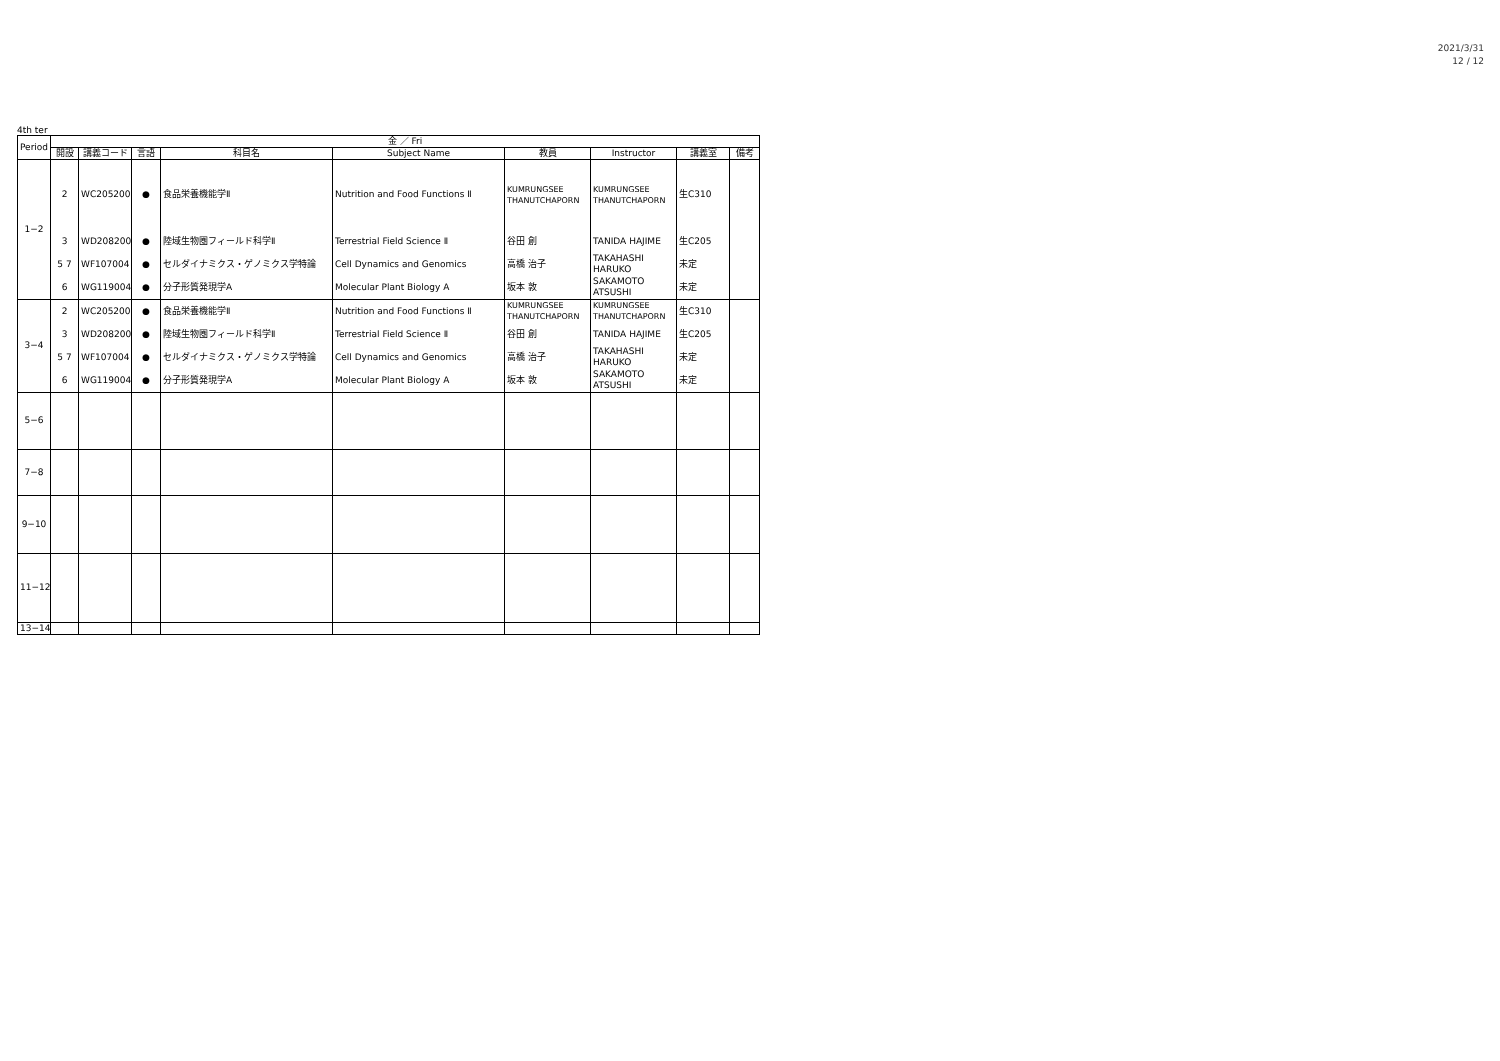2021/3/31
12 / 12
4th ter
| Period | 金 ／ Fri | | | | | | | | |
| --- | --- | --- | --- | --- | --- | --- | --- | --- | --- |
| | 開設 | 講義コード | 言語 | 科目名 | Subject Name | 教員 | Instructor | 講義室 | 備考 |
| 1−2 | 2 | WC205200 | ● | 食品栄養機能学Ⅱ | Nutrition and Food Functions Ⅱ | KUMRUNGSEE THANUTCHAPORN | KUMRUNGSEE THANUTCHAPORN | 生C310 | |
| | 3 | WD208200 | ● | 陸域生物圏フィールド科学Ⅱ | Terrestrial Field Science Ⅱ | 谷田 創 | TANIDA HAJIME | 生C205 | |
| | 5 7 | WF107004 | ● | セルダイナミクス・ゲノミクス学特論 | Cell Dynamics and Genomics | 高橋 治子 | TAKAHASHI HARUKO | 未定 | |
| | 6 | WG119004 | ● | 分子形質発現学A | Molecular Plant Biology A | 坂本 敦 | SAKAMOTO ATSUSHI | 未定 | |
| 3−4 | 2 | WC205200 | ● | 食品栄養機能学Ⅱ | Nutrition and Food Functions Ⅱ | KUMRUNGSEE THANUTCHAPORN | KUMRUNGSEE THANUTCHAPORN | 生C310 | |
| | 3 | WD208200 | ● | 陸域生物圏フィールド科学Ⅱ | Terrestrial Field Science Ⅱ | 谷田 創 | TANIDA HAJIME | 生C205 | |
| | 5 7 | WF107004 | ● | セルダイナミクス・ゲノミクス学特論 | Cell Dynamics and Genomics | 高橋 治子 | TAKAHASHI HARUKO | 未定 | |
| | 6 | WG119004 | ● | 分子形質発現学A | Molecular Plant Biology A | 坂本 敦 | SAKAMOTO ATSUSHI | 未定 | |
| 5−6 | | | | | | | | | |
| 7−8 | | | | | | | | | |
| 9−10 | | | | | | | | | |
| 11−12 | | | | | | | | | |
| 13−14 | | | | | | | | | |